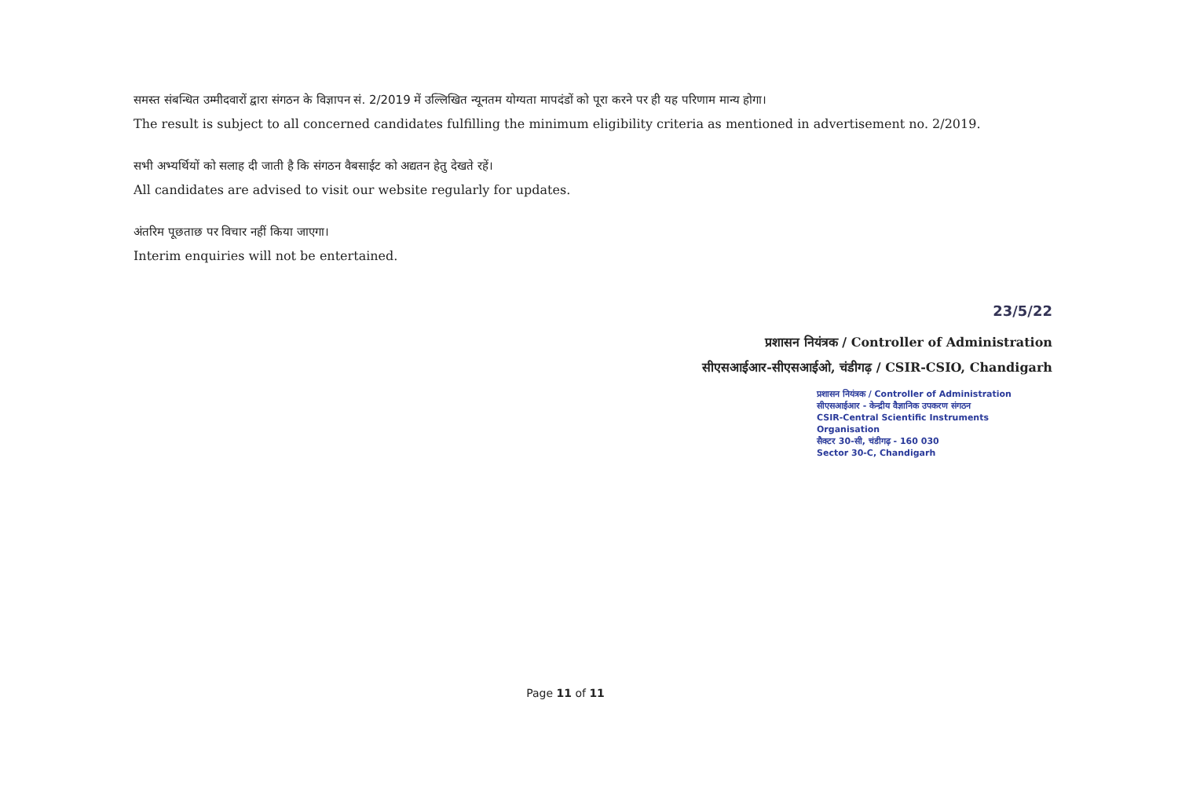समस्त संबन्धित उम्मीदवारों द्वारा संगठन के विज्ञापन सं. 2/2019 में उल्लिखित न्यूनतम योग्यता मापदंडों को पूरा करने पर ही यह परिणाम मान्य होगा।
The result is subject to all concerned candidates fulfilling the minimum eligibility criteria as mentioned in advertisement no. 2/2019.
सभी अभ्यर्थियों को सलाह दी जाती है कि संगठन वैबसाईट को अद्यतन हेतु देखते रहें।
All candidates are advised to visit our website regularly for updates.
अंतरिम पूछताछ पर विचार नहीं किया जाएगा।
Interim enquiries will not be entertained.
23/5/22
प्रशासन नियंत्रक / Controller of Administration
सीएसआईआर-सीएसआईओ, चंडीगढ़ / CSIR-CSIO, Chandigarh
प्रशासन नियंत्रक / Controller of Administration
सीएसआईआर - केन्द्रीय वैज्ञानिक उपकरण संगठन
CSIR-Central Scientific Instruments Organisation
सैक्टर 30-सी, चंडीगढ़ - 160 030
Sector 30-C, Chandigarh
Page 11 of 11